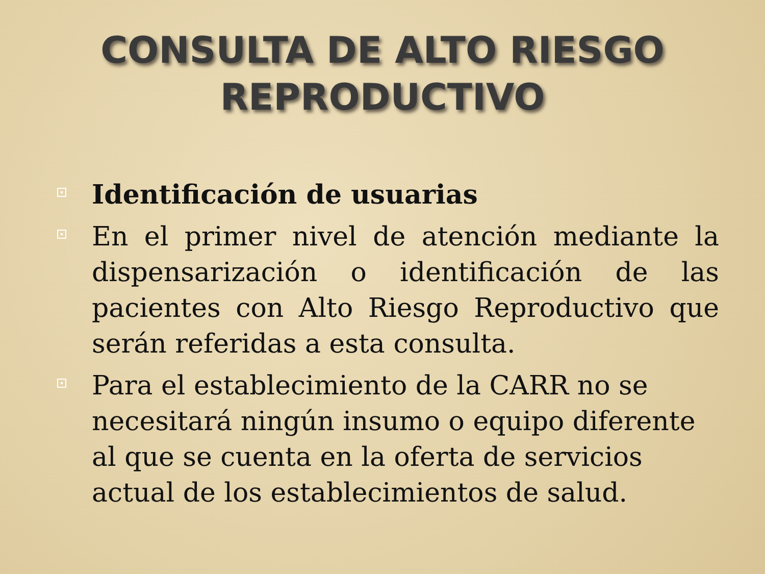CONSULTA DE ALTO RIESGO
REPRODUCTIVO
Identificación de usuarias
En el primer nivel de atención mediante la dispensarización o identificación de las pacientes con Alto Riesgo Reproductivo que serán referidas a esta consulta.
Para el establecimiento de la CARR no se necesitará ningún insumo o equipo diferente al que se cuenta en la oferta de servicios actual de los establecimientos de salud.